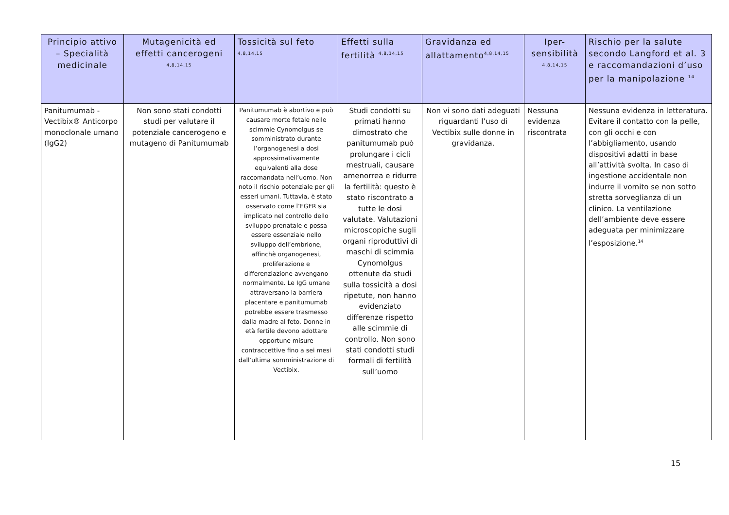| Principio attivo – Specialità medicinale | Mutagenicità ed effetti cancerogeni <sup>4,8,14,15</sup> | Tossicità sul feto <sup>4,8,14,15</sup> | Effetti sulla fertilità <sup>4,8,14,15</sup> | Gravidanza ed allattamento<sup>4,8,14,15</sup> | Iper-sensibilità <sup>4,8,14,15</sup> | Rischio per la salute secondo Langford et al. 3 e raccomandazioni d’uso per la manipolazione <sup>14</sup> |
| --- | --- | --- | --- | --- | --- | --- |
| Panitumumab - Vectibix® Anticorpo monoclonale umano (IgG2) | Non sono stati condotti studi per valutare il potenziale cancerogeno e mutageno di Panitumumab | Panitumumab è abortivo e può causare morte fetale nelle scimmie Cynomolgus se somministrato durante l’organogenesi a dosi approssimativamente equivalenti alla dose raccomandata nell’uomo. Non noto il rischio potenziale per gli esseri umani. Tuttavia, è stato osservato come l’EGFR sia implicato nel controllo dello sviluppo prenatale e possa essere essenziale nello sviluppo dell’embrione, affinchè organogenesi, proliferazione e differenziazione avvengano normalmente. Le IgG umane attraversano la barriera placentare e panitumumab potrebbe essere trasmesso dalla madre al feto. Donne in età fertile devono adottare opportune misure contraccettive fino a sei mesi dall’ultima somministrazione di Vectibix. | Studi condotti su primati hanno dimostrato che panitumumab può prolungare i cicli mestruali, causare amenorrea e ridurre la fertilità: questo è stato riscontrato a tutte le dosi valutate. Valutazioni microscopiche sugli organi riproduttivi di maschi di scimmia Cynomolgus ottenute da studi sulla tossicità a dosi ripetute, non hanno evidenziato differenze rispetto alle scimmie di controllo. Non sono stati condotti studi formali di fertilità sull’uomo | Non vi sono dati adeguati riguardanti l’uso di Vectibix sulle donne in gravidanza. | Nessuna evidenza riscontrata | Nessuna evidenza in letteratura. Evitare il contatto con la pelle, con gli occhi e con l’abbigliamento, usando dispositivi adatti in base all’attività svolta. In caso di ingestione accidentale non indurre il vomito se non sotto stretta sorveglianza di un clinico. La ventilazione dell’ambiente deve essere adeguata per minimizzare l’esposizione.<sup>14</sup> |
15